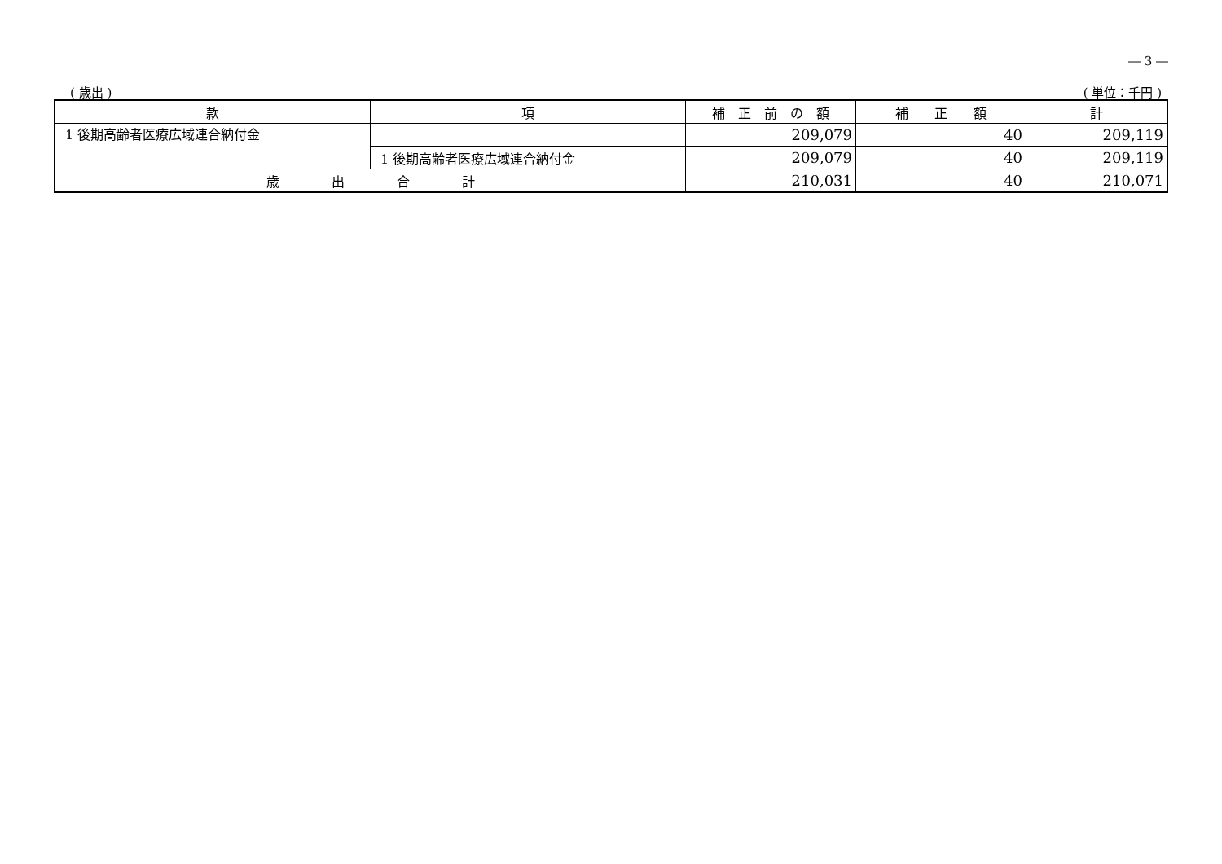― 3 ―
( 歳出 ) ( 単位：千円 )
| 款 | 項 | 補 正 前 の 額 | 補 正 額 | 計 |
| --- | --- | --- | --- | --- |
| 1 後期高齢者医療広域連合納付金 | | 209,079 | 40 | 209,119 |
| | 1 後期高齢者医療広域連合納付金 | 209,079 | 40 | 209,119 |
| 歳 出 合 計 | | 210,031 | 40 | 210,071 |